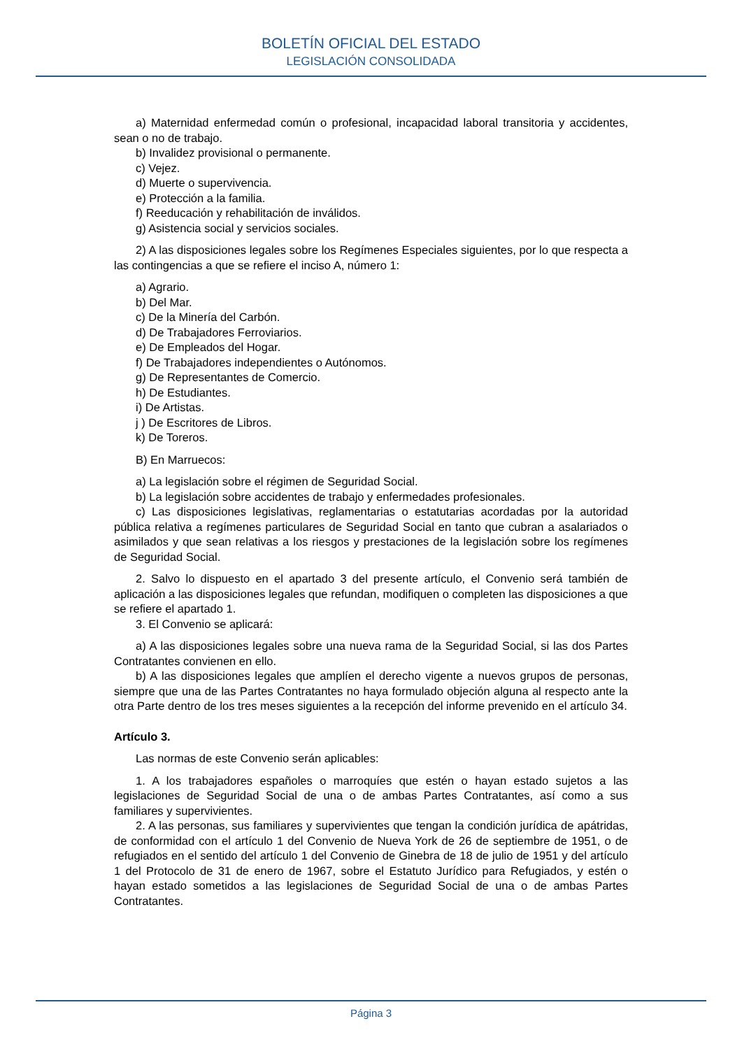BOLETÍN OFICIAL DEL ESTADO
LEGISLACIÓN CONSOLIDADA
a) Maternidad enfermedad común o profesional, incapacidad laboral transitoria y accidentes, sean o no de trabajo.
b) Invalidez provisional o permanente.
c) Vejez.
d) Muerte o supervivencia.
e) Protección a la familia.
f) Reeducación y rehabilitación de inválidos.
g) Asistencia social y servicios sociales.
2) A las disposiciones legales sobre los Regímenes Especiales siguientes, por lo que respecta a las contingencias a que se refiere el inciso A, número 1:
a) Agrario.
b) Del Mar.
c) De la Minería del Carbón.
d) De Trabajadores Ferroviarios.
e) De Empleados del Hogar.
f) De Trabajadores independientes o Autónomos.
g) De Representantes de Comercio.
h) De Estudiantes.
i) De Artistas.
j ) De Escritores de Libros.
k) De Toreros.
B) En Marruecos:
a) La legislación sobre el régimen de Seguridad Social.
b) La legislación sobre accidentes de trabajo y enfermedades profesionales.
c) Las disposiciones legislativas, reglamentarias o estatutarias acordadas por la autoridad pública relativa a regímenes particulares de Seguridad Social en tanto que cubran a asalariados o asimilados y que sean relativas a los riesgos y prestaciones de la legislación sobre los regímenes de Seguridad Social.
2. Salvo lo dispuesto en el apartado 3 del presente artículo, el Convenio será también de aplicación a las disposiciones legales que refundan, modifiquen o completen las disposiciones a que se refiere el apartado 1.
3. El Convenio se aplicará:
a) A las disposiciones legales sobre una nueva rama de la Seguridad Social, si las dos Partes Contratantes convienen en ello.
b) A las disposiciones legales que amplíen el derecho vigente a nuevos grupos de personas, siempre que una de las Partes Contratantes no haya formulado objeción alguna al respecto ante la otra Parte dentro de los tres meses siguientes a la recepción del informe prevenido en el artículo 34.
Artículo 3.
Las normas de este Convenio serán aplicables:
1. A los trabajadores españoles o marroquíes que estén o hayan estado sujetos a las legislaciones de Seguridad Social de una o de ambas Partes Contratantes, así como a sus familiares y supervivientes.
2. A las personas, sus familiares y supervivientes que tengan la condición jurídica de apátridas, de conformidad con el artículo 1 del Convenio de Nueva York de 26 de septiembre de 1951, o de refugiados en el sentido del artículo 1 del Convenio de Ginebra de 18 de julio de 1951 y del artículo 1 del Protocolo de 31 de enero de 1967, sobre el Estatuto Jurídico para Refugiados, y estén o hayan estado sometidos a las legislaciones de Seguridad Social de una o de ambas Partes Contratantes.
Página 3